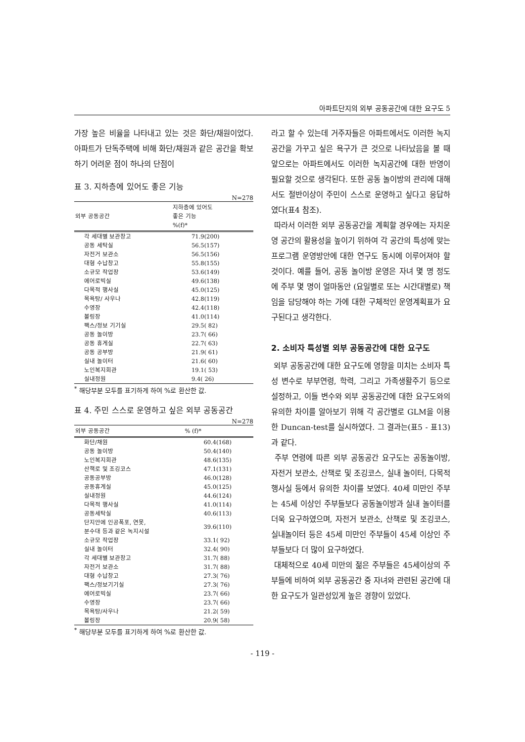아파트단지의 외부 공동공간에 대한 요구도 5
가장 높은 비율을 나타내고 있는 것은 화단/채원이었다. 아파트가 단독주택에 비해 화단/채원과 같은 공간을 확보하기 어려운 점이 하나의 단점이
표 3. 지하층에 있어도 좋은 기능
N=278
| 외부 공동공간 | 지하층에 있어도 좋은 기능 %(f)* |
| --- | --- |
| 각 세대별 보관창고 | 71.9(200) |
| 공동 세탁실 | 56.5(157) |
| 자전거 보관소 | 56.5(156) |
| 대형 수납창고 | 55.8(155) |
| 소규모 작업장 | 53.6(149) |
| 에어로빅실 | 49.6(138) |
| 다목적 행사실 | 45.0(125) |
| 목욕탕/ 사우나 | 42.8(119) |
| 수영장 | 42.4(118) |
| 볼링장 | 41.0(114) |
| 팩스/정보 기기실 | 29.5( 82) |
| 공동 놀이방 | 23.7( 66) |
| 공동 휴게실 | 22.7( 63) |
| 공동 공부방 | 21.9( 61) |
| 실내 놀이터 | 21.6( 60) |
| 노인복지회관 | 19.1( 53) |
| 실내정원 | 9.4( 26) |
<sup>*</sup> 해당부분 모두를 표기하게 하여 %로 환산한 값.
표 4. 주민 스스로 운영하고 싶은 외부 공동공간
N=278
| 외부 공동공간 | % (f)* |
| --- | --- |
| 화단/채원 | 60.4(168) |
| 공동 놀이방 | 50.4(140) |
| 노인복지회관 | 48.6(135) |
| 산책로 및 조깅코스 | 47.1(131) |
| 공동공부방 | 46.0(128) |
| 공동휴게실 | 45.0(125) |
| 실내정원 | 44.6(124) |
| 다목적 행사실 | 41.0(114) |
| 공동세탁실 | 40.6(113) |
| 단지안에 인공폭포, 연못, 분수대 등과 같은 녹지시설 | 39.6(110) |
| 소규모 작업장 | 33.1( 92) |
| 실내 놀이터 | 32.4( 90) |
| 각 세대별 보관창고 | 31.7( 88) |
| 자전거 보관소 | 31.7( 88) |
| 대형 수납창고 | 27.3( 76) |
| 팩스/정보기기실 | 27.3( 76) |
| 에어로빅실 | 23.7( 66) |
| 수영장 | 23.7( 66) |
| 목욕탕/사우나 | 21.2( 59) |
| 볼링장 | 20.9( 58) |
<sup>*</sup> 해당부분 모두를 표기하게 하여 %로 환산한 값.
라고 할 수 있는데 거주자들은 아파트에서도 이러한 녹지공간을 가꾸고 싶은 욕구가 큰 것으로 나타났음을 볼 때 앞으로는 아파트에서도 이러한 녹지공간에 대한 반영이 필요할 것으로 생각된다. 또한 공동 놀이방의 관리에 대해서도 절반이상이 주민이 스스로 운영하고 싶다고 응답하였다(표4 참조).
따라서 이러한 외부 공동공간을 계획할 경우에는 자치운영 공간의 활용성을 높이기 위하여 각 공간의 특성에 맞는 프로그램 운영방안에 대한 연구도 동시에 이루어져야 할 것이다. 예를 들어, 공동 놀이방 운영은 자녀 몇 명 정도에 주부 몇 명이 얼마동안 (요일별로 또는 시간대별로) 책임을 담당해야 하는 가에 대한 구체적인 운영계획표가 요구된다고 생각한다.
2. 소비자 특성별 외부 공동공간에 대한 요구도
외부 공동공간에 대한 요구도에 영향을 미치는 소비자 특성 변수로 부부연령, 학력, 그리고 가족생활주기 등으로 설정하고, 이들 변수와 외부 공동공간에 대한 요구도와의 유의한 차이를 알아보기 위해 각 공간별로 GLM을 이용한 Duncan-test를 실시하였다. 그 결과는(표5 - 표13)과 같다.
주부 연령에 따른 외부 공동공간 요구도는 공동놀이방, 자전거 보관소, 산책로 및 조깅코스, 실내 놀이터, 다목적 행사실 등에서 유의한 차이를 보였다. 40세 미만인 주부는 45세 이상인 주부들보다 공동놀이방과 실내 놀이터를 더욱 요구하였으며, 자전거 보관소, 산책로 및 조깅코스, 실내놀이터 등은 45세 미만인 주부들이 45세 이상인 주부들보다 더 많이 요구하였다.
대체적으로 40세 미만의 젊은 주부들은 45세이상의 주부들에 비하여 외부 공동공간 중 자녀와 관련된 공간에 대한 요구도가 일관성있게 높은 경향이 있었다.
- 119 -